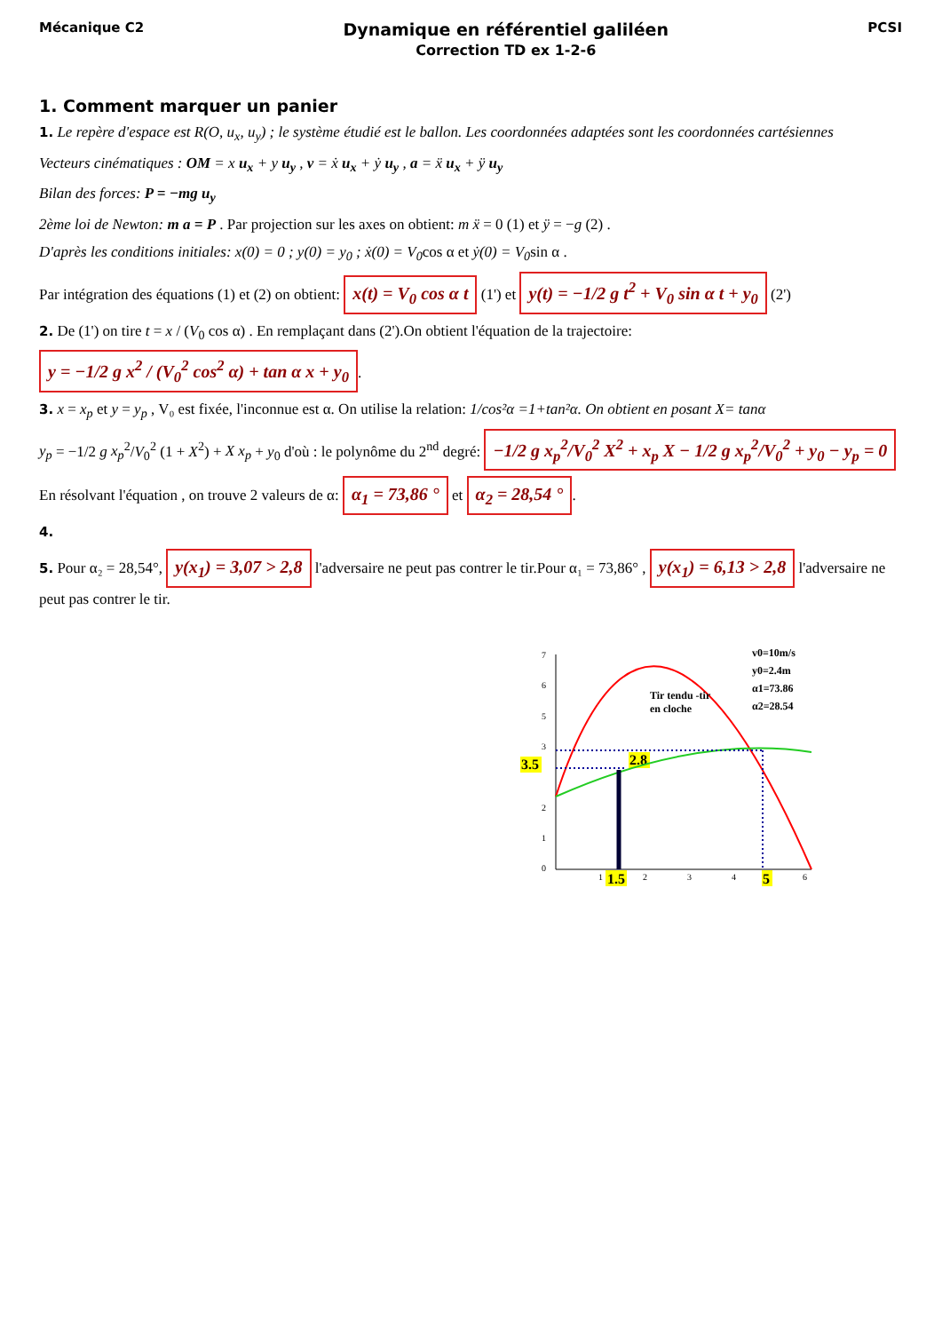Mécanique C2 Dynamique en référentiel galiléen
Correction TD ex 1-2-6 PCSI
1. Comment marquer un panier
1. Le repère d'espace est R(O, u<sub>x</sub>, u<sub>y</sub>) ; le système étudié est le ballon. Les coordonnées adaptées sont les coordonnées cartésiennes
Vecteurs cinématiques : OM = x u<sub>x</sub> + y u<sub>y</sub> , v = ẋ u<sub>x</sub> + ẏ u<sub>y</sub> , a = ẍ u<sub>x</sub> + ÿ u<sub>y</sub>
Bilan des forces: P = −mg u<sub>y</sub>
2ème loi de Newton: m a = P . Par projection sur les axes on obtient: m ẍ = 0 (1) et ÿ = −g (2) .
D'après les conditions initiales: x(0) = 0 ; y(0) = y<sub>0</sub> ; ẋ(0) = V<sub>0</sub>cos α et ẏ(0) = V<sub>0</sub>sin α .
Par intégration des équations (1) et (2) on obtient: x(t) = V<sub>0</sub> cos α t (1') et y(t) = −1/2 g t<sup>2</sup> + V<sub>0</sub> sin α t + y<sub>0</sub> (2')
2. De (1') on tire t = x / (V<sub>0</sub> cos α) . En remplaçant dans (2').On obtient l'équation de la trajectoire:
y = −1/2 g x<sup>2</sup> / (V<sub>0</sub><sup>2</sup> cos<sup>2</sup> α) + tan α x + y<sub>0</sub>.
3. x = x<sub>p</sub> et y = y<sub>p</sub> , V₀ est fixée, l'inconnue est α. On utilise la relation: 1/cos²α =1+tan²α. On obtient en posant X= tanα
y<sub>p</sub> = −1/2 g x<sub>p</sub><sup>2</sup>/V<sub>0</sub><sup>2</sup> (1 + X<sup>2</sup>) + X x<sub>p</sub> + y<sub>0</sub> d'où : le polynôme du 2<sup>nd</sup> degré: −1/2 g x<sub>p</sub><sup>2</sup>/V<sub>0</sub><sup>2</sup> X<sup>2</sup> + x<sub>p</sub> X − 1/2 g x<sub>p</sub><sup>2</sup>/V<sub>0</sub><sup>2</sup> + y<sub>0</sub> − y<sub>p</sub> = 0
En résolvant l'équation , on trouve 2 valeurs de α: α<sub>1</sub> = 73,86 ° et α<sub>2</sub> = 28,54 °.
4.
5. Pour α₂ = 28,54°, y(x<sub>1</sub>) = 3,07 > 2,8 l'adversaire ne peut pas contrer le tir.Pour α₁ = 73,86° , y(x<sub>1</sub>) = 6,13 > 2,8 l'adversaire ne peut pas contrer le tir.
0
1
2
3
6
7
5
3.5
1
2
3
4
6
1.5
5
2.8
Tir tendu -tir
en cloche
v0=10m/s
y0=2.4m
α1=73.86
α2=28.54